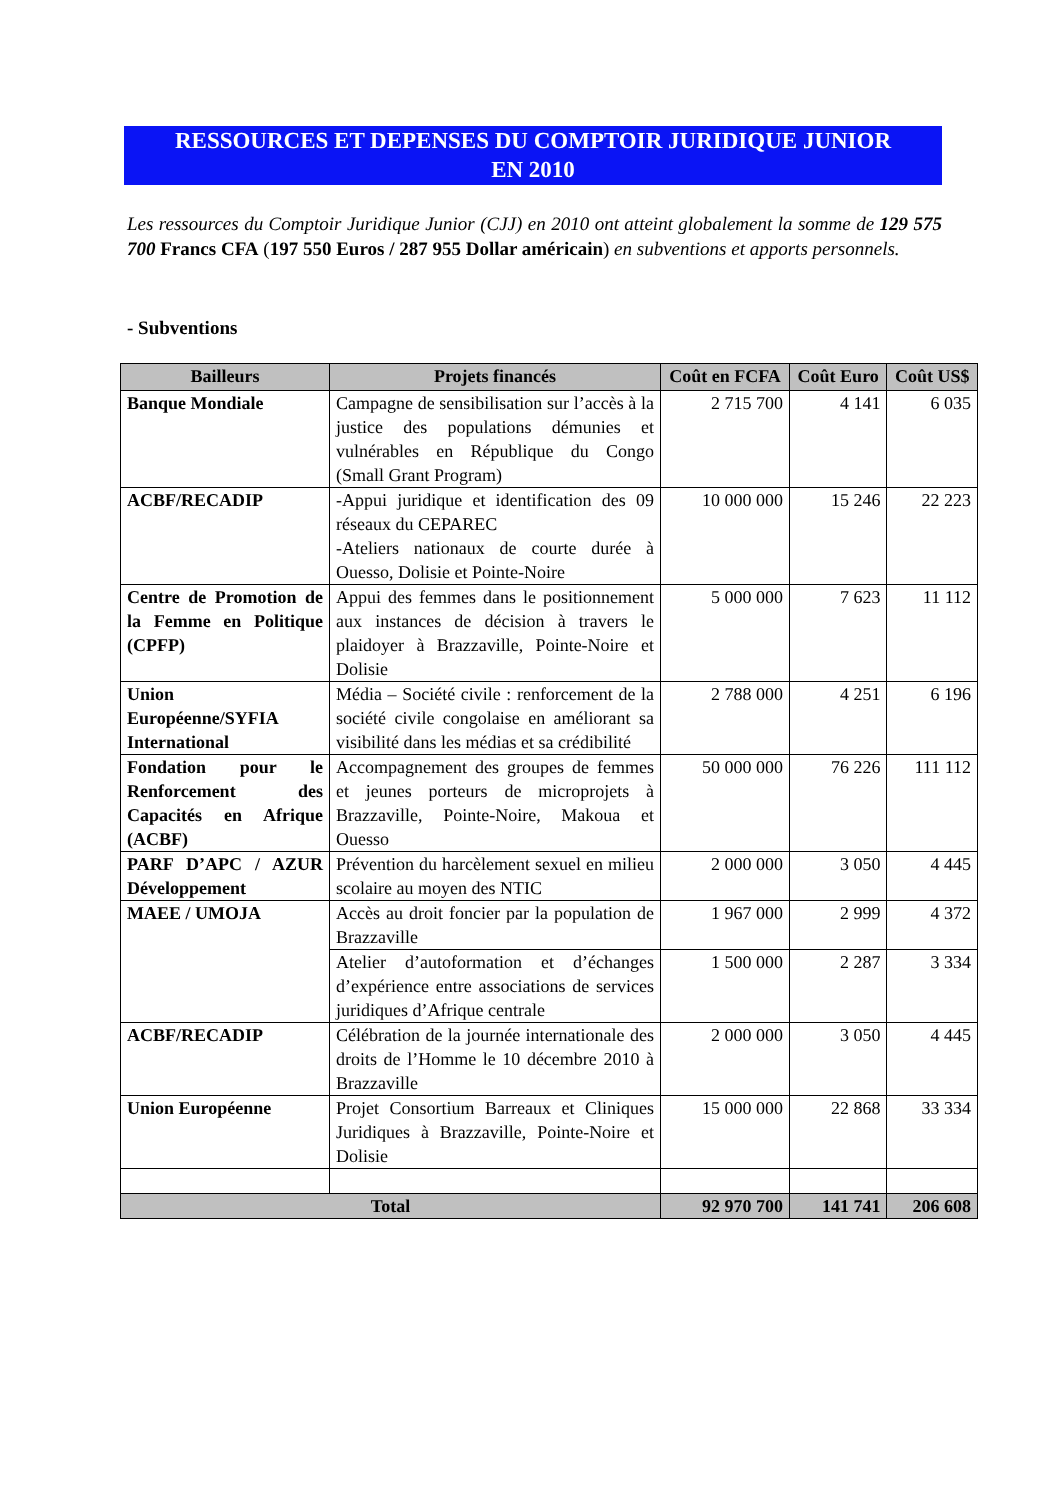RESSOURCES ET DEPENSES DU COMPTOIR JURIDIQUE JUNIOR
EN 2010
Les ressources du Comptoir Juridique Junior (CJJ) en 2010 ont atteint globalement la somme de 129 575 700 Francs CFA (197 550 Euros / 287 955 Dollar américain) en subventions et apports personnels.
- Subventions
| Bailleurs | Projets financés | Coût en FCFA | Coût Euro | Coût US$ |
| --- | --- | --- | --- | --- |
| Banque Mondiale | Campagne de sensibilisation sur l’accès à la justice des populations démunies et vulnérables en République du Congo (Small Grant Program) | 2 715 700 | 4 141 | 6 035 |
| ACBF/RECADIP | -Appui juridique et identification des 09 réseaux du CEPAREC -Ateliers nationaux de courte durée à Ouesso, Dolisie et Pointe-Noire | 10 000 000 | 15 246 | 22 223 |
| Centre de Promotion de la Femme en Politique (CPFP) | Appui des femmes dans le positionnement aux instances de décision à travers le plaidoyer à Brazzaville, Pointe-Noire et Dolisie | 5 000 000 | 7 623 | 11 112 |
| Union Européenne/SYFIA International | Média – Société civile : renforcement de la société civile congolaise en améliorant sa visibilité dans les médias et sa crédibilité | 2 788 000 | 4 251 | 6 196 |
| Fondation pour le Renforcement des Capacités en Afrique (ACBF) | Accompagnement des groupes de femmes et jeunes porteurs de microprojets à Brazzaville, Pointe-Noire, Makoua et Ouesso | 50 000 000 | 76 226 | 111 112 |
| PARF D’APC / AZUR Développement | Prévention du harcèlement sexuel en milieu scolaire au moyen des NTIC | 2 000 000 | 3 050 | 4 445 |
| MAEE / UMOJA | Accès au droit foncier par la population de Brazzaville | 1 967 000 | 2 999 | 4 372 |
| | Atelier d’autoformation et d’échanges d’expérience entre associations de services juridiques d’Afrique centrale | 1 500 000 | 2 287 | 3 334 |
| ACBF/RECADIP | Célébration de la journée internationale des droits de l’Homme le 10 décembre 2010 à Brazzaville | 2 000 000 | 3 050 | 4 445 |
| Union Européenne | Projet Consortium Barreaux et Cliniques Juridiques à Brazzaville, Pointe-Noire et Dolisie | 15 000 000 | 22 868 | 33 334 |
| Total | | 92 970 700 | 141 741 | 206 608 |